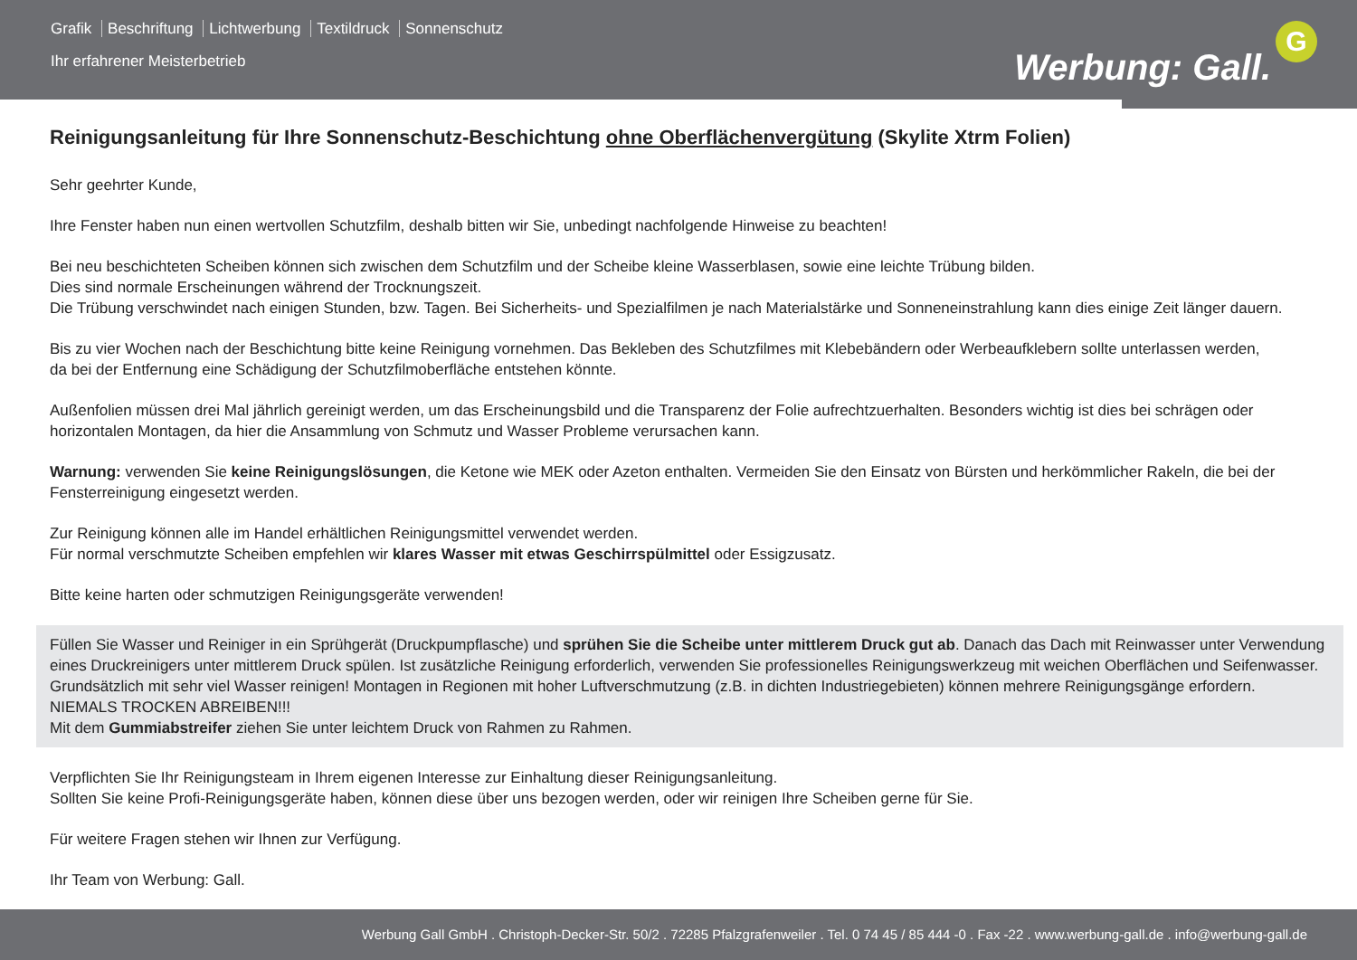Grafik Beschriftung Lichtwerbung Textildruck Sonnenschutz
Ihr erfahrener Meisterbetrieb Werbung: Gall.
G
Reinigungsanleitung für Ihre Sonnenschutz-Beschichtung ohne Oberflächenvergütung (Skylite Xtrm Folien)
Sehr geehrter Kunde,
Ihre Fenster haben nun einen wertvollen Schutzfilm, deshalb bitten wir Sie, unbedingt nachfolgende Hinweise zu beachten!
Bei neu beschichteten Scheiben können sich zwischen dem Schutzfilm und der Scheibe kleine Wasserblasen, sowie eine leichte Trübung bilden.
Dies sind normale Erscheinungen während der Trocknungszeit.
Die Trübung verschwindet nach einigen Stunden, bzw. Tagen. Bei Sicherheits- und Spezialfilmen je nach Materialstärke und Sonneneinstrahlung kann dies einige Zeit länger dauern.
Bis zu vier Wochen nach der Beschichtung bitte keine Reinigung vornehmen. Das Bekleben des Schutzfilmes mit Klebebändern oder Werbeaufklebern sollte unterlassen werden,
da bei der Entfernung eine Schädigung der Schutzfilmoberfläche entstehen könnte.
Außenfolien müssen drei Mal jährlich gereinigt werden, um das Erscheinungsbild und die Transparenz der Folie aufrechtzuerhalten. Besonders wichtig ist dies bei schrägen oder horizontalen Montagen, da hier die Ansammlung von Schmutz und Wasser Probleme verursachen kann.
Warnung: verwenden Sie keine Reinigungslösungen, die Ketone wie MEK oder Azeton enthalten. Vermeiden Sie den Einsatz von Bürsten und herkömmlicher Rakeln, die bei der Fensterreinigung eingesetzt werden.
Zur Reinigung können alle im Handel erhältlichen Reinigungsmittel verwendet werden.
Für normal verschmutzte Scheiben empfehlen wir klares Wasser mit etwas Geschirrspülmittel oder Essigzusatz.
Bitte keine harten oder schmutzigen Reinigungsgeräte verwenden!
Füllen Sie Wasser und Reiniger in ein Sprühgerät (Druckpumpflasche) und sprühen Sie die Scheibe unter mittlerem Druck gut ab. Danach das Dach mit Reinwasser unter Verwendung eines Druckreinigers unter mittlerem Druck spülen. Ist zusätzliche Reinigung erforderlich, verwenden Sie professionelles Reinigungswerkzeug mit weichen Oberflächen und Seifenwasser.
Grundsätzlich mit sehr viel Wasser reinigen! Montagen in Regionen mit hoher Luftverschmutzung (z.B. in dichten Industriegebieten) können mehrere Reinigungsgänge erfordern.
NIEMALS TROCKEN ABREIBEN!!!
Mit dem Gummiabstreifer ziehen Sie unter leichtem Druck von Rahmen zu Rahmen.
Verpflichten Sie Ihr Reinigungsteam in Ihrem eigenen Interesse zur Einhaltung dieser Reinigungsanleitung.
Sollten Sie keine Profi-Reinigungsgeräte haben, können diese über uns bezogen werden, oder wir reinigen Ihre Scheiben gerne für Sie.
Für weitere Fragen stehen wir Ihnen zur Verfügung.
Ihr Team von Werbung: Gall.
Werbung Gall GmbH . Christoph-Decker-Str. 50/2 . 72285 Pfalzgrafenweiler . Tel. 0 74 45 / 85 444 -0 . Fax -22 . www.werbung-gall.de . info@werbung-gall.de